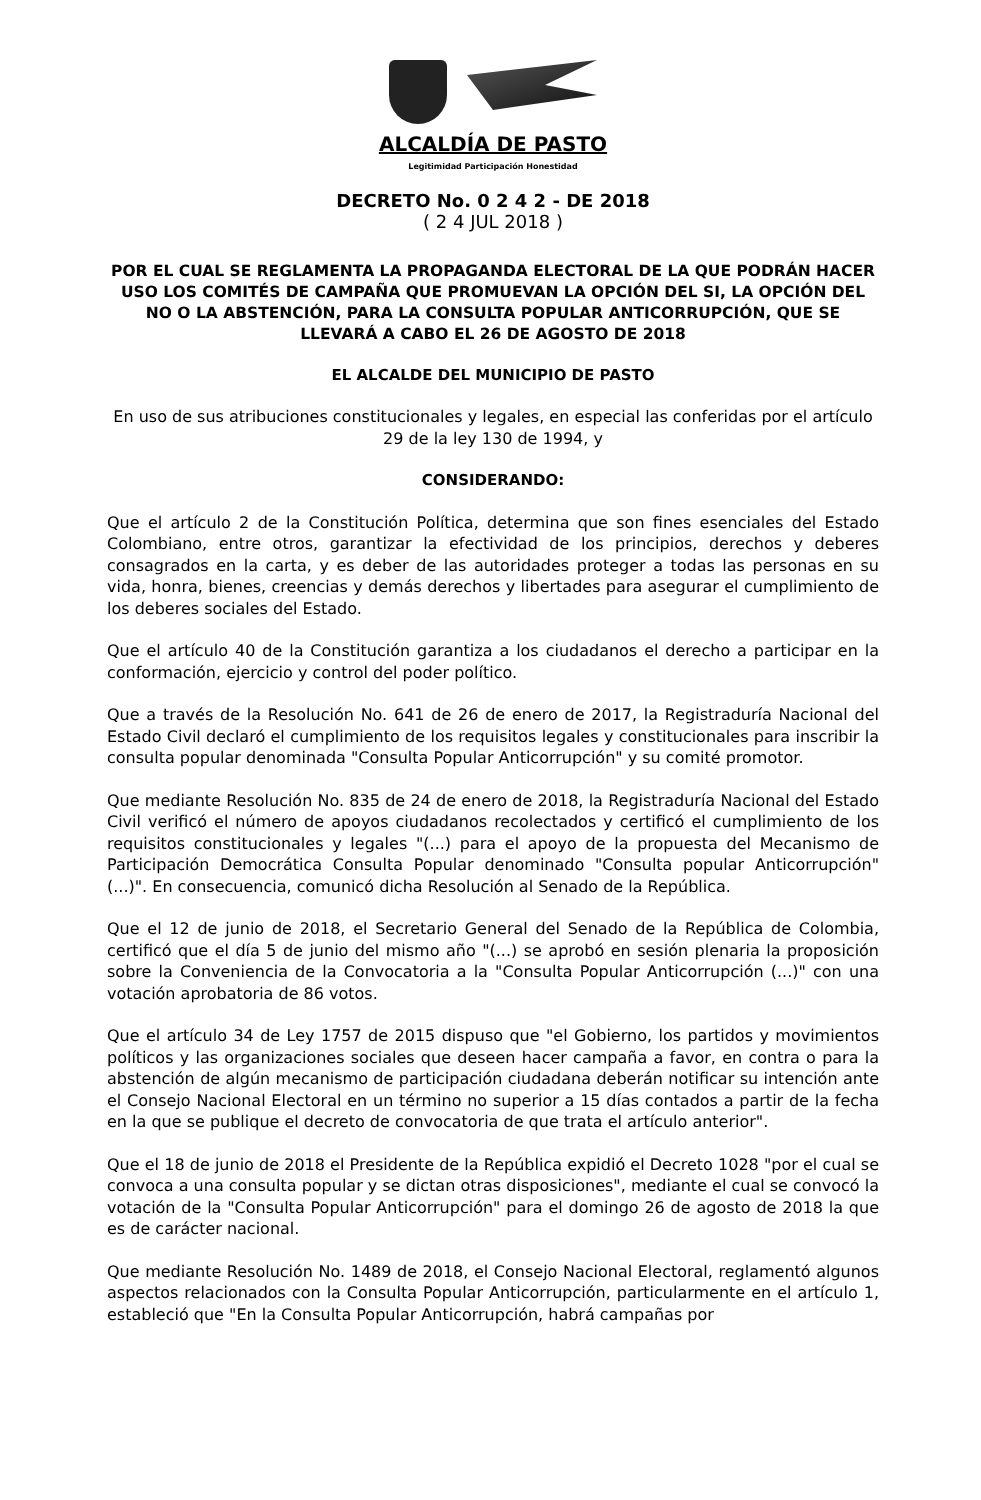ALCALDÍA DE PASTO
Legitimidad Participación Honestidad
DECRETO No. 0 2 4 2 - DE 2018
( 2 4 JUL 2018 )
POR EL CUAL SE REGLAMENTA LA PROPAGANDA ELECTORAL DE LA QUE PODRÁN HACER USO LOS COMITÉS DE CAMPAÑA QUE PROMUEVAN LA OPCIÓN DEL SI, LA OPCIÓN DEL NO O LA ABSTENCIÓN, PARA LA CONSULTA POPULAR ANTICORRUPCIÓN, QUE SE LLEVARÁ A CABO EL 26 DE AGOSTO DE 2018
EL ALCALDE DEL MUNICIPIO DE PASTO
En uso de sus atribuciones constitucionales y legales, en especial las conferidas por el artículo 29 de la ley 130 de 1994, y
CONSIDERANDO:
Que el artículo 2 de la Constitución Política, determina que son fines esenciales del Estado Colombiano, entre otros, garantizar la efectividad de los principios, derechos y deberes consagrados en la carta, y es deber de las autoridades proteger a todas las personas en su vida, honra, bienes, creencias y demás derechos y libertades para asegurar el cumplimiento de los deberes sociales del Estado.
Que el artículo 40 de la Constitución garantiza a los ciudadanos el derecho a participar en la conformación, ejercicio y control del poder político.
Que a través de la Resolución No. 641 de 26 de enero de 2017, la Registraduría Nacional del Estado Civil declaró el cumplimiento de los requisitos legales y constitucionales para inscribir la consulta popular denominada "Consulta Popular Anticorrupción" y su comité promotor.
Que mediante Resolución No. 835 de 24 de enero de 2018, la Registraduría Nacional del Estado Civil verificó el número de apoyos ciudadanos recolectados y certificó el cumplimiento de los requisitos constitucionales y legales "(...) para el apoyo de la propuesta del Mecanismo de Participación Democrática Consulta Popular denominado "Consulta popular Anticorrupción" (...)". En consecuencia, comunicó dicha Resolución al Senado de la República.
Que el 12 de junio de 2018, el Secretario General del Senado de la República de Colombia, certificó que el día 5 de junio del mismo año "(...) se aprobó en sesión plenaria la proposición sobre la Conveniencia de la Convocatoria a la "Consulta Popular Anticorrupción (...)" con una votación aprobatoria de 86 votos.
Que el artículo 34 de Ley 1757 de 2015 dispuso que "el Gobierno, los partidos y movimientos políticos y las organizaciones sociales que deseen hacer campaña a favor, en contra o para la abstención de algún mecanismo de participación ciudadana deberán notificar su intención ante el Consejo Nacional Electoral en un término no superior a 15 días contados a partir de la fecha en la que se publique el decreto de convocatoria de que trata el artículo anterior".
Que el 18 de junio de 2018 el Presidente de la República expidió el Decreto 1028 "por el cual se convoca a una consulta popular y se dictan otras disposiciones", mediante el cual se convocó la votación de la "Consulta Popular Anticorrupción" para el domingo 26 de agosto de 2018 la que es de carácter nacional.
Que mediante Resolución No. 1489 de 2018, el Consejo Nacional Electoral, reglamentó algunos aspectos relacionados con la Consulta Popular Anticorrupción, particularmente en el artículo 1, estableció que "En la Consulta Popular Anticorrupción, habrá campañas por